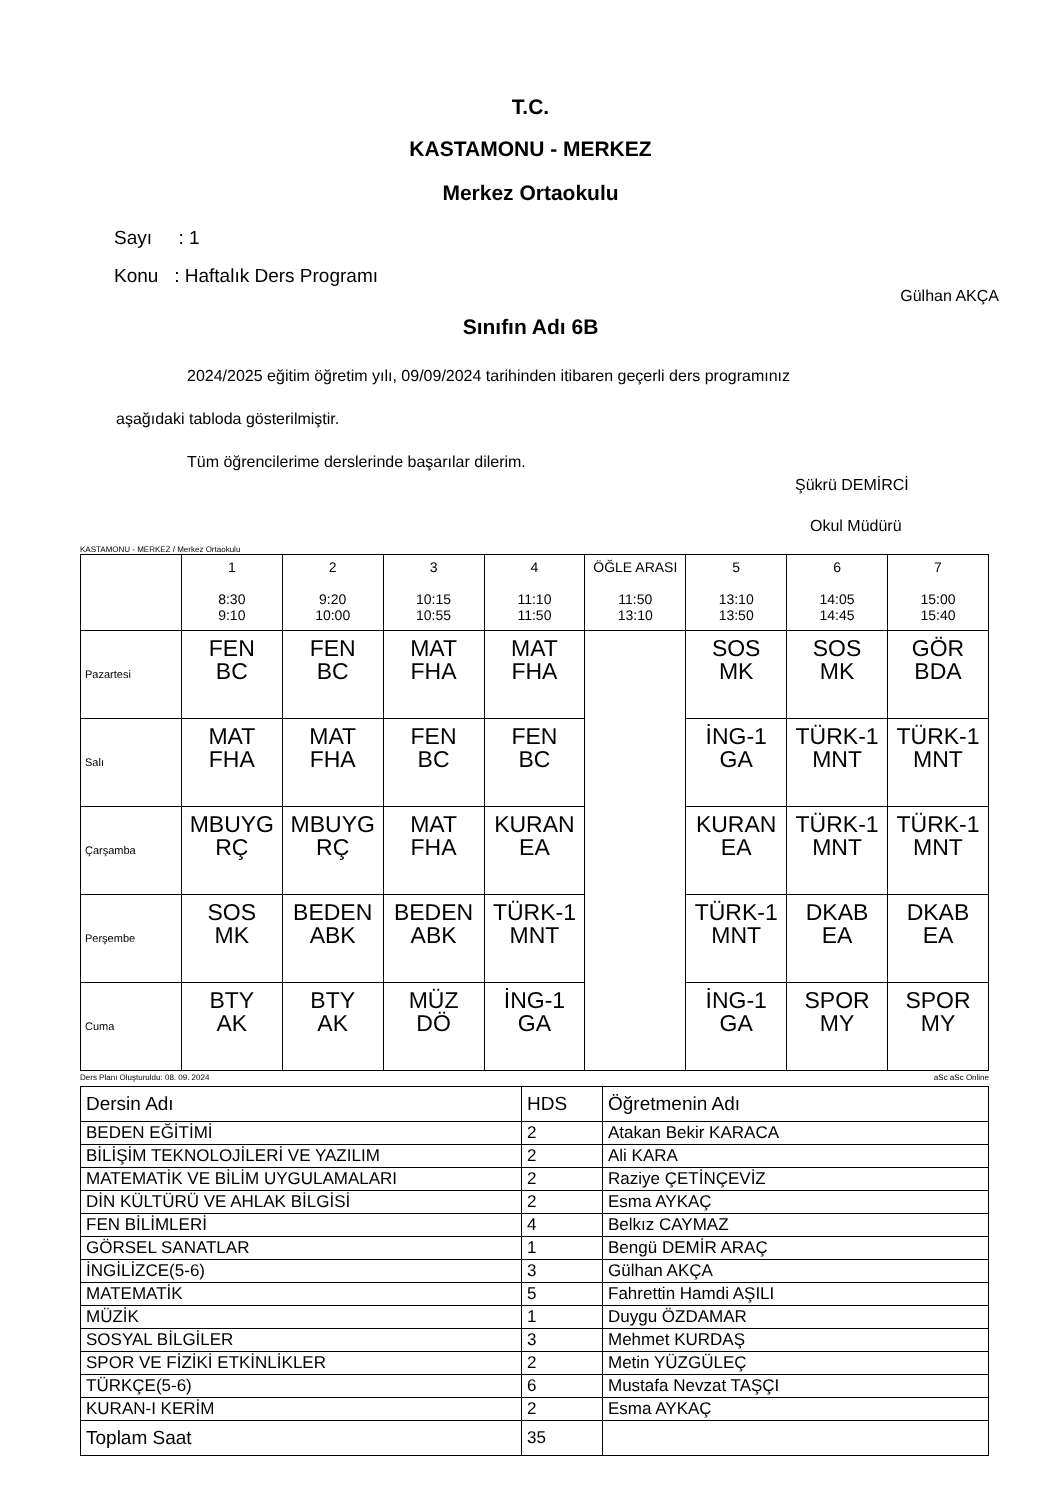T.C.
KASTAMONU - MERKEZ
Merkez Ortaokulu
Sayı : 1
Konu : Haftalık Ders Programı
Gülhan AKÇA
Sınıfın Adı 6B
2024/2025 eğitim öğretim yılı, 09/09/2024 tarihinden itibaren geçerli ders programınız
aşağıdaki tabloda gösterilmiştir.
Tüm öğrencilerime derslerinde başarılar dilerim.
Şükrü DEMİRCİ
Okul Müdürü
KASTAMONU - MERKEZ / Merkez Ortaokulu
| | 1 8:30 9:10 | 2 9:20 10:00 | 3 10:15 10:55 | 4 11:10 11:50 | ÖĞLE ARASI 11:50 13:10 | 5 13:10 13:50 | 6 14:05 14:45 | 7 15:00 15:40 |
| --- | --- | --- | --- | --- | --- | --- | --- | --- |
| Pazartesi | FEN BC | FEN BC | MAT FHA | MAT FHA | | SOS MK | SOS MK | GÖR BDA |
| Salı | MAT FHA | MAT FHA | FEN BC | FEN BC | | İNG-1 GA | TÜRK-1 MNT | TÜRK-1 MNT |
| Çarşamba | MBUYG RÇ | MBUYG RÇ | MAT FHA | KURAN EA | | KURAN EA | TÜRK-1 MNT | TÜRK-1 MNT |
| Perşembe | SOS MK | BEDEN ABK | BEDEN ABK | TÜRK-1 MNT | | TÜRK-1 MNT | DKAB EA | DKAB EA |
| Cuma | BTY AK | BTY AK | MÜZ DÖ | İNG-1 GA | | İNG-1 GA | SPOR MY | SPOR MY |
Ders Planı Oluşturuldu: 08. 09. 2024 aSc aSc Online
| Dersin Adı | HDS | Öğretmenin Adı |
| BEDEN EĞİTİMİ | 2 | Atakan Bekir KARACA |
| BİLİŞİM TEKNOLOJİLERİ VE YAZILIM | 2 | Ali KARA |
| MATEMATİK VE BİLİM UYGULAMALARI | 2 | Raziye ÇETİNÇEVİZ |
| DİN KÜLTÜRÜ VE AHLAK BİLGİSİ | 2 | Esma AYKAÇ |
| FEN BİLİMLERİ | 4 | Belkız CAYMAZ |
| GÖRSEL SANATLAR | 1 | Bengü DEMİR ARAÇ |
| İNGİLİZCE(5-6) | 3 | Gülhan AKÇA |
| MATEMATİK | 5 | Fahrettin Hamdi AŞILI |
| MÜZİK | 1 | Duygu ÖZDAMAR |
| SOSYAL BİLGİLER | 3 | Mehmet KURDAŞ |
| SPOR VE FİZİKİ ETKİNLİKLER | 2 | Metin YÜZGÜLEÇ |
| TÜRKÇE(5-6) | 6 | Mustafa Nevzat TAŞÇI |
| KURAN-I KERİM | 2 | Esma AYKAÇ |
| Toplam Saat | 35 | |